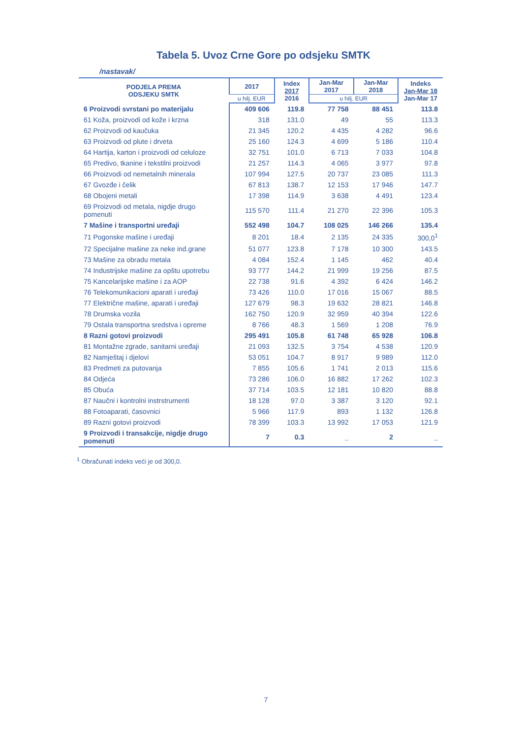Tabela 5. Uvoz Crne Gore po odsjeku SMTK
/nastavak/
| PODJELA PREMA ODSJEKU SMTK | 2017 | Index 2017 2016 | Jan-Mar 2017 | Jan-Mar 2018 | Indeks Jan-Mar 18 Jan-Mar 17 |
| --- | --- | --- | --- | --- | --- |
| | u hilj. EUR | | u hilj. EUR | | |
| 6 Proizvodi svrstani po materijalu | 409 606 | 119.8 | 77 758 | 88 451 | 113.8 |
| 61 Koža, proizvodi od kože i krzna | 318 | 131.0 | 49 | 55 | 113.3 |
| 62 Proizvodi od kaučuka | 21 345 | 120.2 | 4 435 | 4 282 | 96.6 |
| 63 Proizvodi od plute i drveta | 25 160 | 124.3 | 4 699 | 5 186 | 110.4 |
| 64 Hartija, karton i proizvodi od celuloze | 32 751 | 101.0 | 6 713 | 7 033 | 104.8 |
| 65 Predivo, tkanine i tekstilni proizvodi | 21 257 | 114.3 | 4 065 | 3 977 | 97.8 |
| 66 Proizvodi od nemetalnih minerala | 107 994 | 127.5 | 20 737 | 23 085 | 111.3 |
| 67 Gvozđe i čelik | 67 813 | 138.7 | 12 153 | 17 946 | 147.7 |
| 68 Obojeni metali | 17 398 | 114.9 | 3 638 | 4 491 | 123.4 |
| 69 Proizvodi od metala, nigdje drugo pomenuti | 115 570 | 111.4 | 21 270 | 22 396 | 105.3 |
| 7 Mašine i transportni uređaji | 552 498 | 104.7 | 108 025 | 146 266 | 135.4 |
| 71 Pogonske mašine i uređaji | 8 201 | 18.4 | 2 135 | 24 335 | 300,0<sup>1</sup> |
| 72 Specijalne mašine za neke ind.grane | 51 077 | 123.8 | 7 178 | 10 300 | 143.5 |
| 73 Mašine za obradu metala | 4 084 | 152.4 | 1 145 | 462 | 40.4 |
| 74 Industrijske mašine za opštu upotrebu | 93 777 | 144.2 | 21 999 | 19 256 | 87.5 |
| 75 Kancelarijske mašine i za AOP | 22 738 | 91.6 | 4 392 | 6 424 | 146.2 |
| 76 Telekomunikacioni aparati i uređaji | 73 426 | 110.0 | 17 016 | 15 067 | 88.5 |
| 77 Električne mašine, aparati i uređaji | 127 679 | 98.3 | 19 632 | 28 821 | 146.8 |
| 78 Drumska vozila | 162 750 | 120.9 | 32 959 | 40 394 | 122.6 |
| 79 Ostala transportna sredstva i opreme | 8 766 | 48.3 | 1 569 | 1 208 | 76.9 |
| 8 Razni gotovi proizvodi | 295 491 | 105.8 | 61 748 | 65 928 | 106.8 |
| 81 Montažne zgrade, sanitarni uređaji | 21 093 | 132.5 | 3 754 | 4 538 | 120.9 |
| 82 Namještaj i djelovi | 53 051 | 104.7 | 8 917 | 9 989 | 112.0 |
| 83 Predmeti za putovanja | 7 855 | 105.6 | 1 741 | 2 013 | 115.6 |
| 84 Odjeća | 73 286 | 106.0 | 16 882 | 17 262 | 102.3 |
| 85 Obuća | 37 714 | 103.5 | 12 181 | 10 820 | 88.8 |
| 87 Naučni i kontrolni instrstrumenti | 18 128 | 97.0 | 3 387 | 3 120 | 92.1 |
| 88 Fotoaparati, časovnici | 5 966 | 117.9 | 893 | 1 132 | 126.8 |
| 89 Razni gotovi proizvodi | 78 399 | 103.3 | 13 992 | 17 053 | 121.9 |
| 9 Proizvodi i transakcije, nigdje drugo pomenuti | 7 | 0.3 | _ | 2 | _ |
<sup>1</sup> Obračunati indeks veći je od 300,0.
7